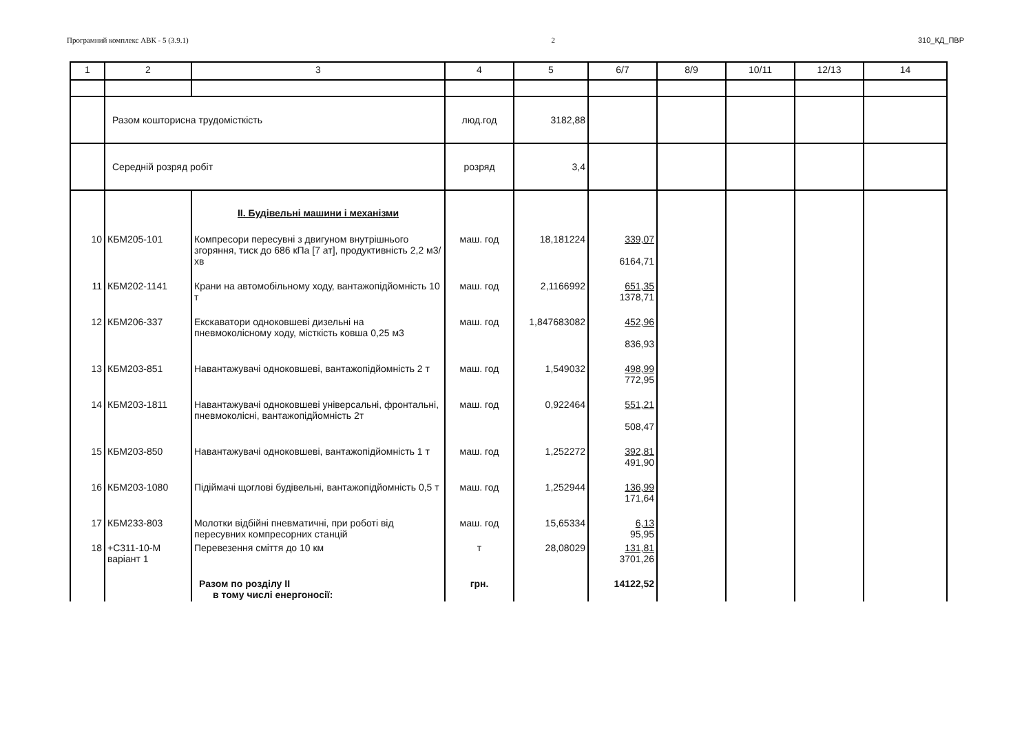Програмний комплекс АВК - 5 (3.9.1) 2 310_КД_ПВР
| 1 | 2 | 3 | 4 | 5 | 6/7 | 8/9 | 10/11 | 12/13 | 14 |
| --- | --- | --- | --- | --- | --- | --- | --- | --- | --- |
| | Разом кошторисна трудомісткість | | люд.год | 3182,88 | | | | | |
| | Середній розряд робіт | | розряд | 3,4 | | | | | |
| | | II. Будівельні машини і механізми | | | | | | | |
| 10 | КБМ205-101 | Компресори пересувні з двигуном внутрішнього згоряння, тиск до 686 кПа [7 ат], продуктивність 2,2 м3/хв | маш. год | 18,181224 | 339,07 6164,71 | | | | |
| 11 | КБМ202-1141 | Крани на автомобільному ходу, вантажопідйомність 10 т | маш. год | 2,1166992 | 651,35 1378,71 | | | | |
| 12 | КБМ206-337 | Екскаватори одноковшеві дизельні на пневмоколісному ходу, місткість ковша 0,25 м3 | маш. год | 1,847683082 | 452,96 836,93 | | | | |
| 13 | КБМ203-851 | Навантажувачі одноковшеві, вантажопідйомність 2 т | маш. год | 1,549032 | 498,99 772,95 | | | | |
| 14 | КБМ203-1811 | Навантажувачі одноковшеві універсальні, фронтальні, пневмоколісні, вантажопідйомність 2т | маш. год | 0,922464 | 551,21 508,47 | | | | |
| 15 | КБМ203-850 | Навантажувачі одноковшеві, вантажопідйомність 1 т | маш. год | 1,252272 | 392,81 491,90 | | | | |
| 16 | КБМ203-1080 | Підіймачі щоглові будівельні, вантажопідйомність 0,5 т | маш. год | 1,252944 | 136,99 171,64 | | | | |
| 17 | КБМ233-803 | Молотки відбійні пневматичні, при роботі від пересувних компресорних станцій | маш. год | 15,65334 | 6,13 95,95 | | | | |
| 18 | +С311-10-М варіант 1 | Перевезення сміття до 10 км | т | 28,08029 | 131,81 3701,26 | | | | |
| | | Разом по розділу II в тому числі енергоносії: | грн. | | 14122,52 | | | | |